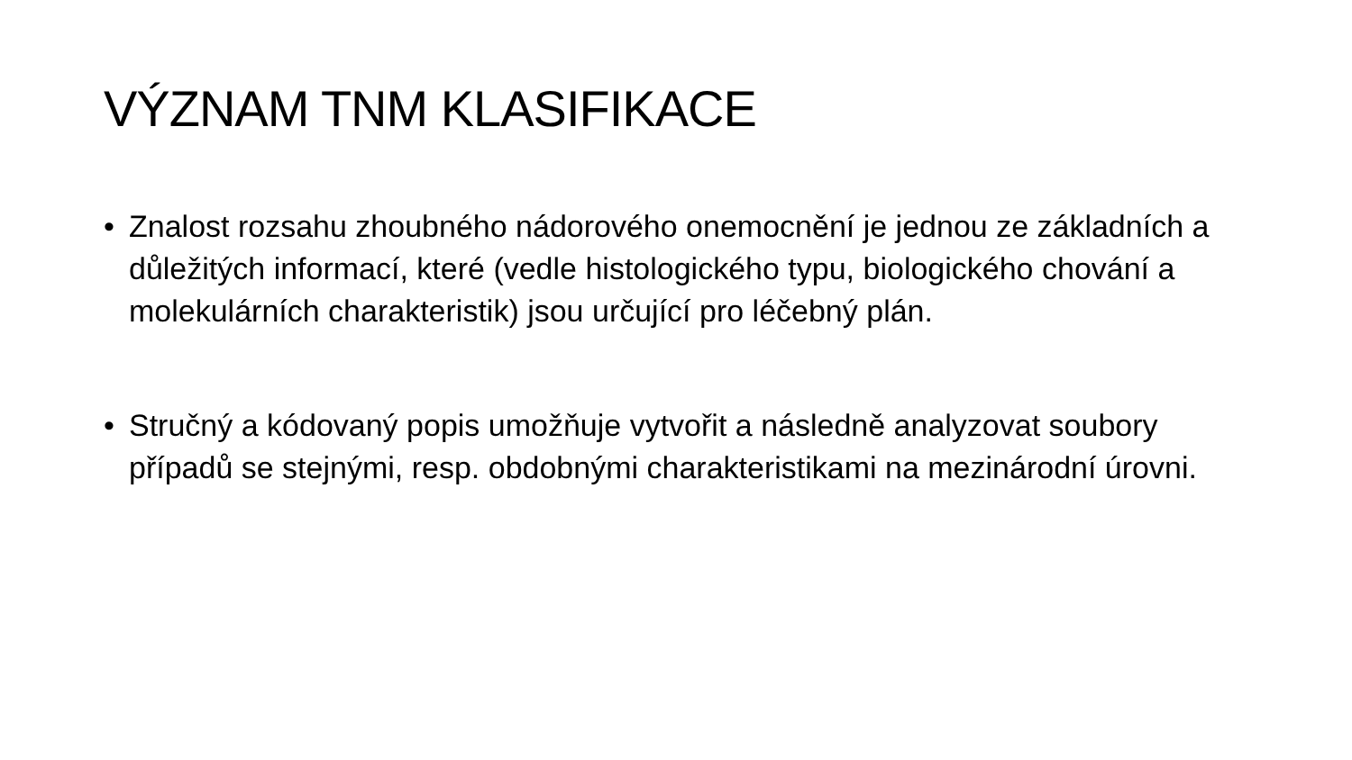VÝZNAM TNM KLASIFIKACE
• Znalost rozsahu zhoubného nádorového onemocnění je jednou ze základních a důležitých informací, které (vedle histologického typu, biologického chování a molekulárních charakteristik) jsou určující pro léčebný plán.
• Stručný a kódovaný popis umožňuje vytvořit a následně analyzovat soubory případů se stejnými, resp. obdobnými charakteristikami na mezinárodní úrovni.